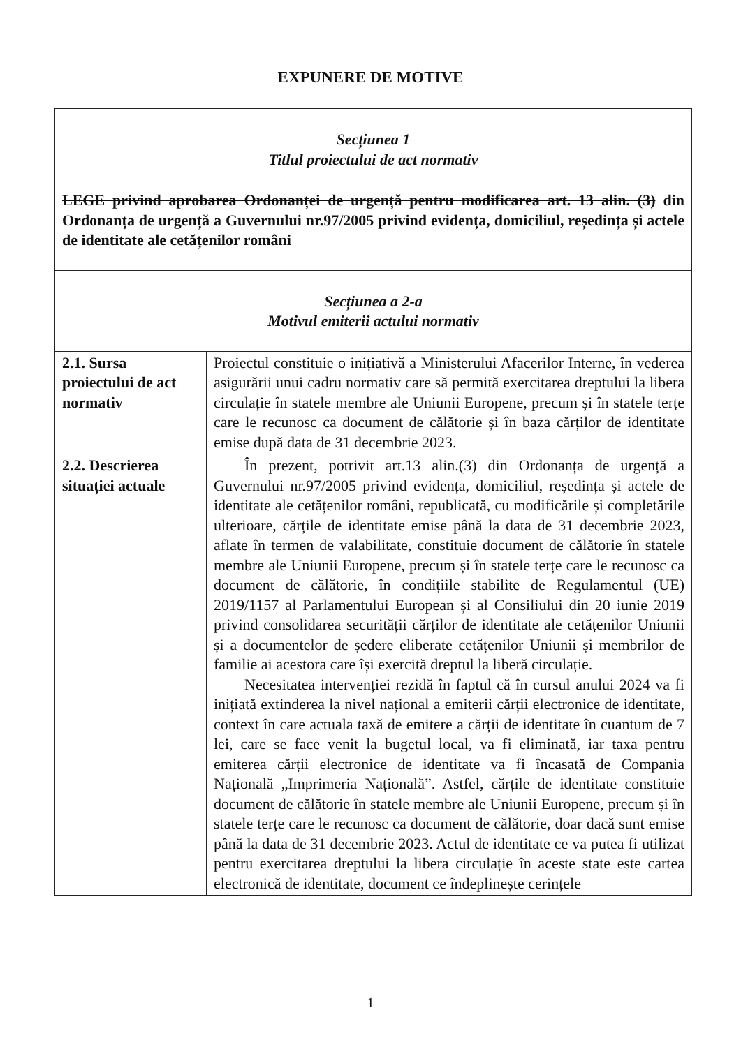EXPUNERE DE MOTIVE
| Secțiunea 1 Titlul proiectului de act normativ LEGE privind aprobarea Ordonanței de urgență pentru modificarea art. 13 alin. (3) din Ordonanța de urgență a Guvernului nr.97/2005 privind evidența, domiciliul, reședința și actele de identitate ale cetățenilor români | |
| Secțiunea a 2-a Motivul emiterii actului normativ | |
| 2.1. Sursa proiectului de act normativ | Proiectul constituie o inițiativă a Ministerului Afacerilor Interne, în vederea asigurării unui cadru normativ care să permită exercitarea dreptului la libera circulație în statele membre ale Uniunii Europene, precum și în statele terțe care le recunosc ca document de călătorie și în baza cărților de identitate emise după data de 31 decembrie 2023. |
| 2.2. Descrierea situației actuale | În prezent, potrivit art.13 alin.(3) din Ordonanța de urgență a Guvernului nr.97/2005 privind evidența, domiciliul, reședința și actele de identitate ale cetățenilor români, republicată, cu modificările și completările ulterioare, cărțile de identitate emise până la data de 31 decembrie 2023, aflate în termen de valabilitate, constituie document de călătorie în statele membre ale Uniunii Europene, precum și în statele terțe care le recunosc ca document de călătorie, în condițiile stabilite de Regulamentul (UE) 2019/1157 al Parlamentului European și al Consiliului din 20 iunie 2019 privind consolidarea securității cărților de identitate ale cetățenilor Uniunii și a documentelor de ședere eliberate cetățenilor Uniunii și membrilor de familie ai acestora care își exercită dreptul la liberă circulație. Necesitatea intervenției rezidă în faptul că în cursul anului 2024 va fi inițiată extinderea la nivel național a emiterii cărții electronice de identitate, context în care actuala taxă de emitere a cărții de identitate în cuantum de 7 lei, care se face venit la bugetul local, va fi eliminată, iar taxa pentru emiterea cărții electronice de identitate va fi încasată de Compania Națională „Imprimeria Națională”. Astfel, cărțile de identitate constituie document de călătorie în statele membre ale Uniunii Europene, precum și în statele terțe care le recunosc ca document de călătorie, doar dacă sunt emise până la data de 31 decembrie 2023. Actul de identitate ce va putea fi utilizat pentru exercitarea dreptului la libera circulație în aceste state este cartea electronică de identitate, document ce îndeplinește cerințele |
1